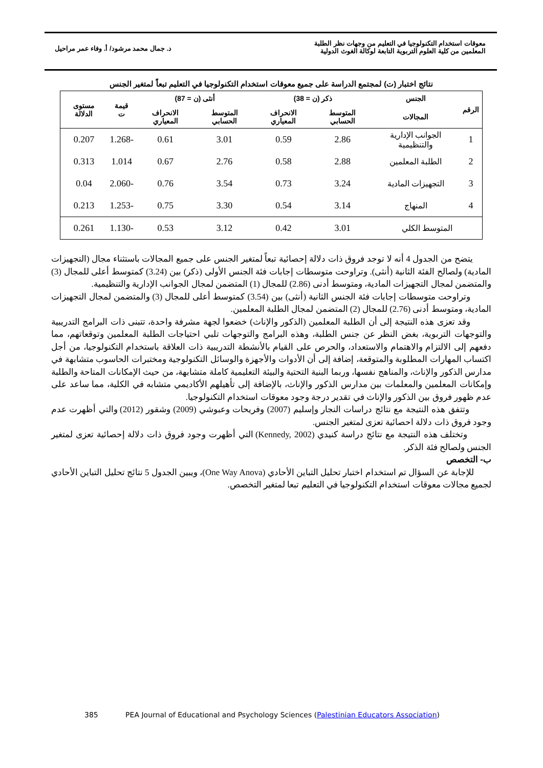معوقات استخدام التكنولوجيا في التعليم من وجهات نظر الطلبة
المعلمين من كلية العلوم التربوية التابعة لوكالة الغوث الدولية
د. جمال محمد مرشود/ أ. وفاء عمر مراحيل
نتائج اختبار (ت) لمجتمع الدراسة على جميع معوقات استخدام التكنولوجيا في التعليم تبعاً لمتغير الجنس
| الرقم | الجنس | ذكر (ن = 38) | | أنثى (ن = 87) | | قيمة ت | مستوى الدلالة |
| --- | --- | --- | --- | --- | --- | --- | --- |
| | المجالات | المتوسط الحسابي | الانحراف المعياري | المتوسط الحسابي | الانحراف المعياري | | |
| 1 | الجوانب الإدارية والتنظيمية | 2.86 | 0.59 | 3.01 | 0.61 | -1.268 | 0.207 |
| 2 | الطلبة المعلمين | 2.88 | 0.58 | 2.76 | 0.67 | 1.014 | 0.313 |
| 3 | التجهيزات المادية | 3.24 | 0.73 | 3.54 | 0.76 | -2.060 | 0.04 |
| 4 | المنهاج | 3.14 | 0.54 | 3.30 | 0.75 | -1.253 | 0.213 |
| المتوسط الكلي | | 3.01 | 0.42 | 3.12 | 0.53 | -1.130 | 0.261 |
يتضح من الجدول 4 أنه لا توجد فروق ذات دلالة إحصائية تبعاً لمتغير الجنس على جميع المجالات باستثناء مجال (التجهيزات المادية) ولصالح الفئة الثانية (أنثى). وتراوحت متوسطات إجابات فئة الجنس الأولى (ذكر) بين (3.24) كمتوسط أعلى للمجال (3) والمتضمن لمجال التجهيزات المادية، ومتوسط أدنى (2.86) للمجال (1) المتضمن لمجال الجوانب الإدارية والتنظيمية.
وتراوحت متوسطات إجابات فئة الجنس الثانية (أنثى) بين (3.54) كمتوسط أعلى للمجال (3) والمتضمن لمجال التجهيزات المادية، ومتوسط أدنى (2.76) للمجال (2) المتضمن لمجال الطلبة المعلمين.
وقد تعزى هذه النتيجة إلى أن الطلبة المعلمين (الذكور والإناث) خضعوا لجهة مشرفة واحدة، تتبنى ذات البرامج التدريبية والتوجهات التربوية، بغض النظر عن جنس الطلبة، وهذه البرامج والتوجهات تلبي احتياجات الطلبة المعلمين وتوقعاتهم، مما دفعهم إلى الالتزام والاهتمام والاستعداد، والحرص على القيام بالأنشطة التدريبية ذات العلاقة باستخدام التكنولوجيا، من أجل اكتساب المهارات المطلوبة والمتوقعة، إضافة إلى أن الأدوات والأجهزة والوسائل التكنولوجية ومختبرات الحاسوب متشابهة في مدارس الذكور والإناث، والمناهج نفسها، وربما البنية التحتية والبيئة التعليمية كاملة متشابهة، من حيث الإمكانات المتاحة والطلبة وإمكانات المعلمين والمعلمات بين مدارس الذكور والإناث، بالإضافة إلى تأهيلهم الأكاديمي متشابه في الكلية، مما ساعد على عدم ظهور فروق بين الذكور والإناث في تقدير درجة وجود معوقات استخدام التكنولوجيا.
وتتفق هذه النتيجة مع نتائج دراسات النجار وإسليم (2007) وفريحات وعبوشي (2009) وشقور (2012) والتي أظهرت عدم وجود فروق ذات دلالة احصائية تعزى لمتغير الجنس.
وتختلف هذه النتيجة مع نتائج دراسة كنيدي (Kennedy, 2002) التي أظهرت وجود فروق ذات دلالة إحصائية تعزى لمتغير الجنس ولصالح فئة الذكر.
ب- التخصص
للإجابة عن السؤال تم استخدام اختبار تحليل التباين الأحادي (One Way Anova)، ويبين الجدول 5 نتائج تحليل التباين الأحادي لجميع مجالات معوقات استخدام التكنولوجيا في التعليم تبعا لمتغير التخصص.
385 PEA Journal of Educational and Psychology Sciences (Palestinian Educators Association)